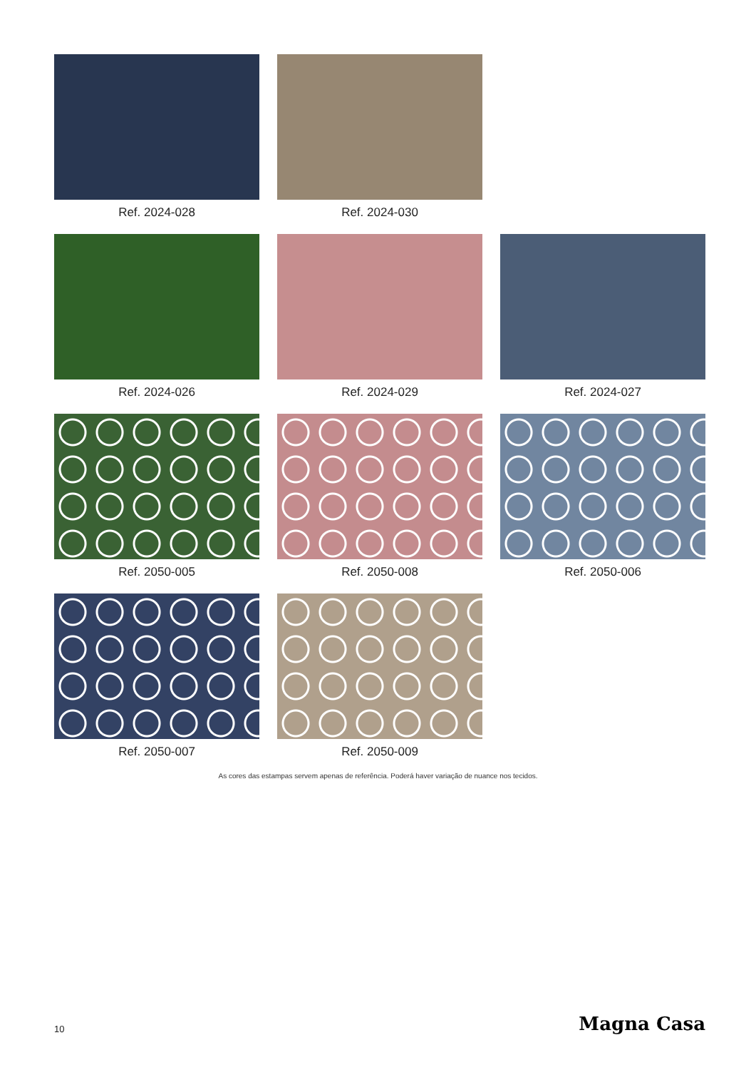Ref. 2024-028
Ref. 2024-030
Ref. 2024-026
Ref. 2024-029
Ref. 2024-027
Ref. 2050-005
Ref. 2050-008
Ref. 2050-006
Ref. 2050-007
Ref. 2050-009
As cores das estampas servem apenas de referência. Poderá haver variação de nuance nos tecidos.
10 Magna Casa